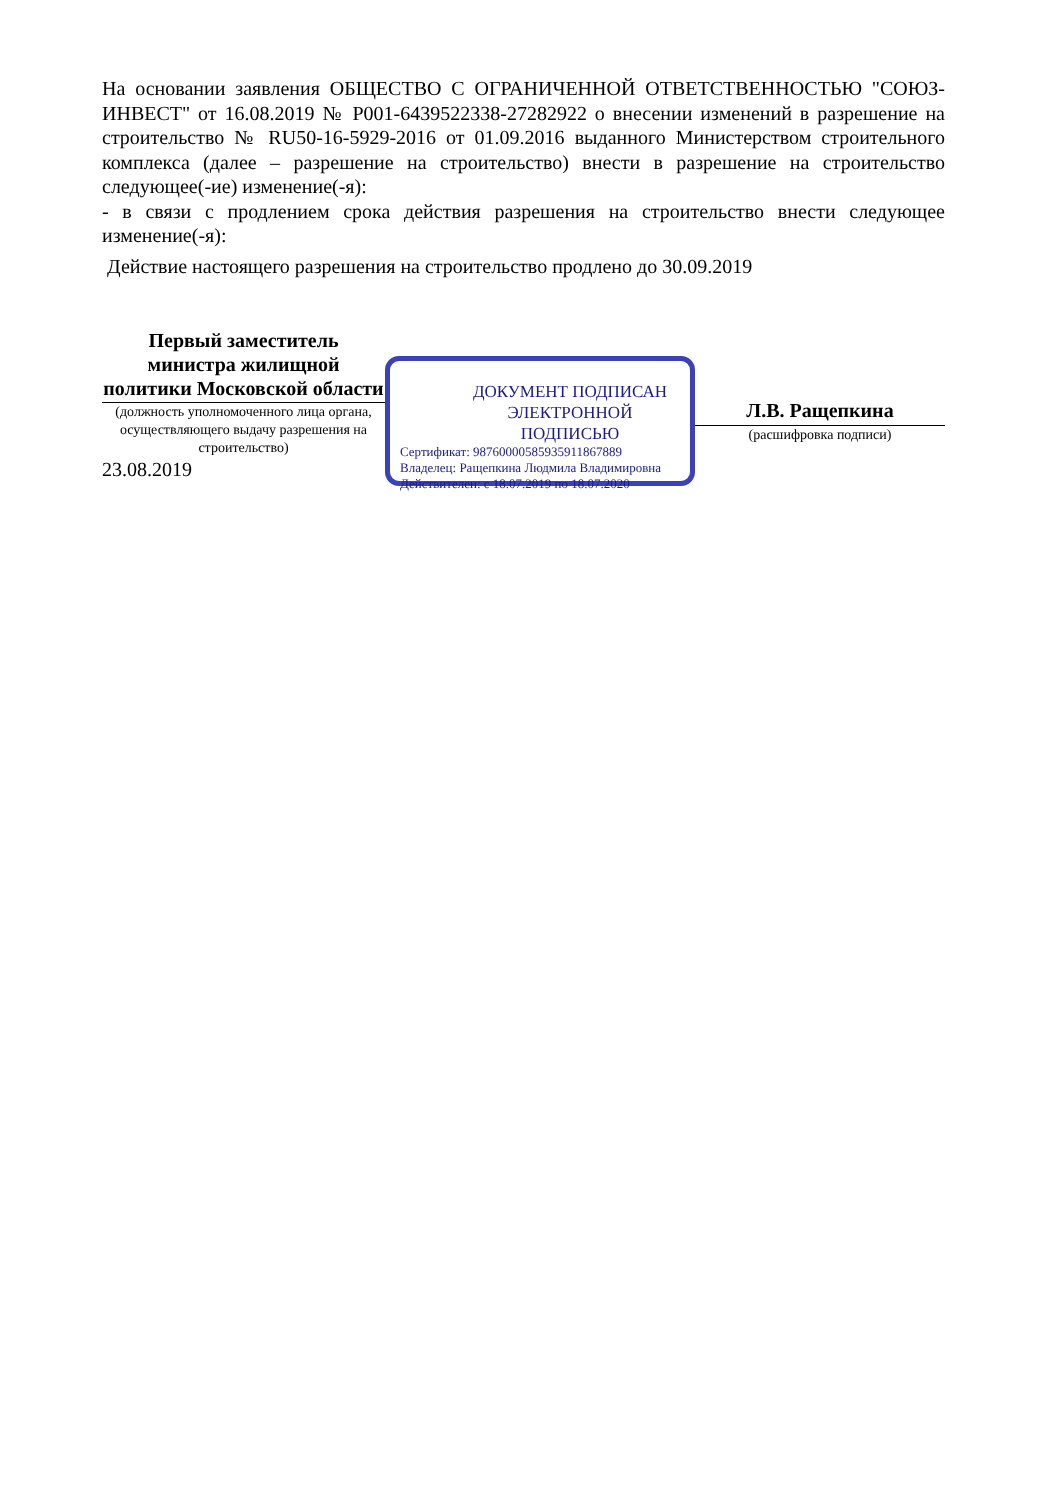На основании заявления ОБЩЕСТВО С ОГРАНИЧЕННОЙ ОТВЕТСТВЕННОСТЬЮ "СОЮЗ-ИНВЕСТ" от 16.08.2019 № Р001-6439522338-27282922 о внесении изменений в разрешение на строительство № RU50-16-5929-2016 от 01.09.2016 выданного Министерством строительного комплекса (далее – разрешение на строительство) внести в разрешение на строительство следующее(-ие) изменение(-я):
- в связи с продлением срока действия разрешения на строительство внести следующее изменение(-я):
Действие настоящего разрешения на строительство продлено до 30.09.2019
Первый заместитель министра жилищной политики Московской области
(должность уполномоченного лица органа, осуществляющего выдачу разрешения на строительство)
23.08.2019
ДОКУМЕНТ ПОДПИСАН ЭЛЕКТРОННОЙ ПОДПИСЬЮ
Сертификат: 98760000585935911867889
Владелец: Ращепкина Людмила Владимировна
Действителен: с 18.07.2019 по 18.07.2020
Л.В. Ращепкина
(расшифровка подписи)